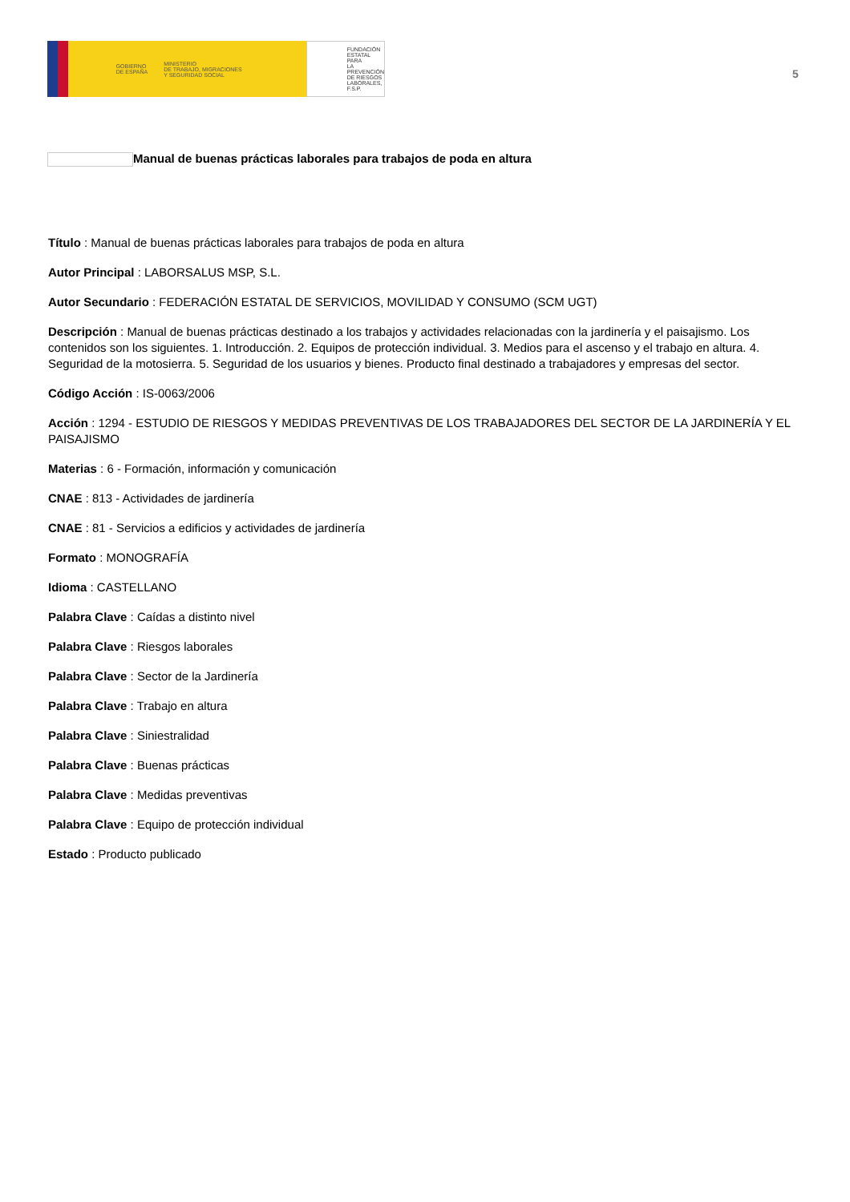GOBIERNO
DE ESPAÑA MINISTERIO
DE TRABAJO, MIGRACIONES
Y SEGURIDAD SOCIAL
FUNDACIÓN
ESTATAL PARA
LA PREVENCIÓN
DE RIESGOS
LABORALES, F.S.P.
5
Manual de buenas prácticas laborales para trabajos de poda en altura
Título : Manual de buenas prácticas laborales para trabajos de poda en altura
Autor Principal : LABORSALUS MSP, S.L.
Autor Secundario : FEDERACIÓN ESTATAL DE SERVICIOS, MOVILIDAD Y CONSUMO (SCM UGT)
Descripción : Manual de buenas prácticas destinado a los trabajos y actividades relacionadas con la jardinería y el paisajismo. Los contenidos son los siguientes. 1. Introducción. 2. Equipos de protección individual. 3. Medios para el ascenso y el trabajo en altura. 4. Seguridad de la motosierra. 5. Seguridad de los usuarios y bienes. Producto final destinado a trabajadores y empresas del sector.
Código Acción : IS-0063/2006
Acción : 1294 - ESTUDIO DE RIESGOS Y MEDIDAS PREVENTIVAS DE LOS TRABAJADORES DEL SECTOR DE LA JARDINERÍA Y EL PAISAJISMO
Materias : 6 - Formación, información y comunicación
CNAE : 813 - Actividades de jardinería
CNAE : 81 - Servicios a edificios y actividades de jardinería
Formato : MONOGRAFÍA
Idioma : CASTELLANO
Palabra Clave : Caídas a distinto nivel
Palabra Clave : Riesgos laborales
Palabra Clave : Sector de la Jardinería
Palabra Clave : Trabajo en altura
Palabra Clave : Siniestralidad
Palabra Clave : Buenas prácticas
Palabra Clave : Medidas preventivas
Palabra Clave : Equipo de protección individual
Estado : Producto publicado